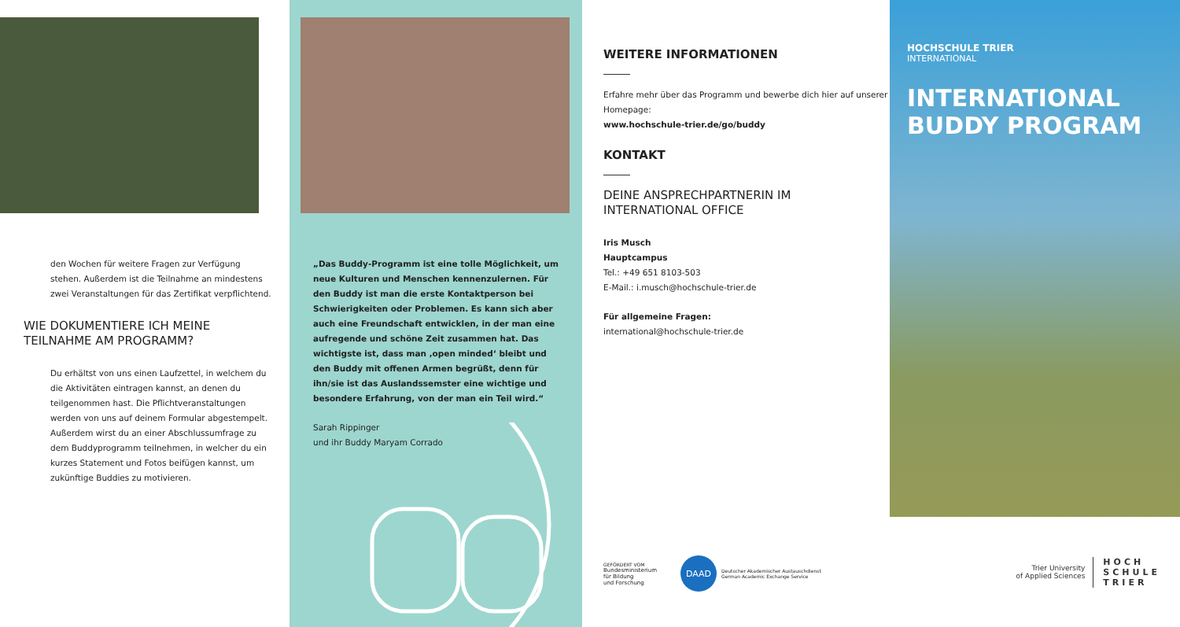den Wochen für weitere Fragen zur Verfügung stehen. Außerdem ist die Teilnahme an mindestens zwei Veranstaltungen für das Zerti­fikat verpflichtend.
WIE DOKUMENTIERE ICH MEINE
TEILNAHME AM PROGRAMM?
Du erhältst von uns einen Laufzettel, in welchem du die Aktivitäten eintragen kannst, an denen du teilgenommen hast. Die Pflichtveranstaltungen werden von uns auf deinem Formular abgestem­pelt. Außerdem wirst du an einer Abschluss­umfrage zu dem Buddyprogramm teilnehmen, in welcher du ein kurzes Statement und Fotos beifügen kannst, um zukünftige Buddies zu motivieren.
„Das Buddy-Programm ist eine tolle Möglichkeit, um neue Kulturen und Menschen kennenzulernen. Für den Buddy ist man die erste Kontaktperson bei Schwierigkeiten oder Prob­lemen. Es kann sich aber auch eine Freundschaft entwicklen, in der man eine aufregende und schöne Zeit zusammen hat. Das wichtigste ist, dass man ‚open minded‘ bleibt und den Buddy mit offenen Armen begrüßt, denn für ihn/sie ist das Auslandssemster eine wichtige und besondere Erfahrung, von der man ein Teil wird.“
Sarah Rippinger
und ihr Buddy Maryam Corrado
WEITERE INFORMATIONEN
Erfahre mehr über das Programm und bewerbe dich hier auf unserer Homepage:
www.hochschule-trier.de/go/buddy
KONTAKT
DEINE ANSPRECHPARTNERIN IM
INTERNATIONAL OFFICE
Iris Musch
Hauptcampus
Tel.: +49 651 8103-503
E-Mail.: i.musch@hochschule-trier.de
Für allgemeine Fragen:
international@hochschule-trier.de
GEFÖRDERT VOM
Bundesministerium
für Bildung
und Forschung
DAAD
Deutscher Akademischer Austauschdienst
German Academic Exchange Service
HOCHSCHULE TRIER
INTERNATIONAL
INTERNATIONAL
BUDDY PROGRAM
Trier University
of Applied Sciences HOCH
SCHULE
TRIER